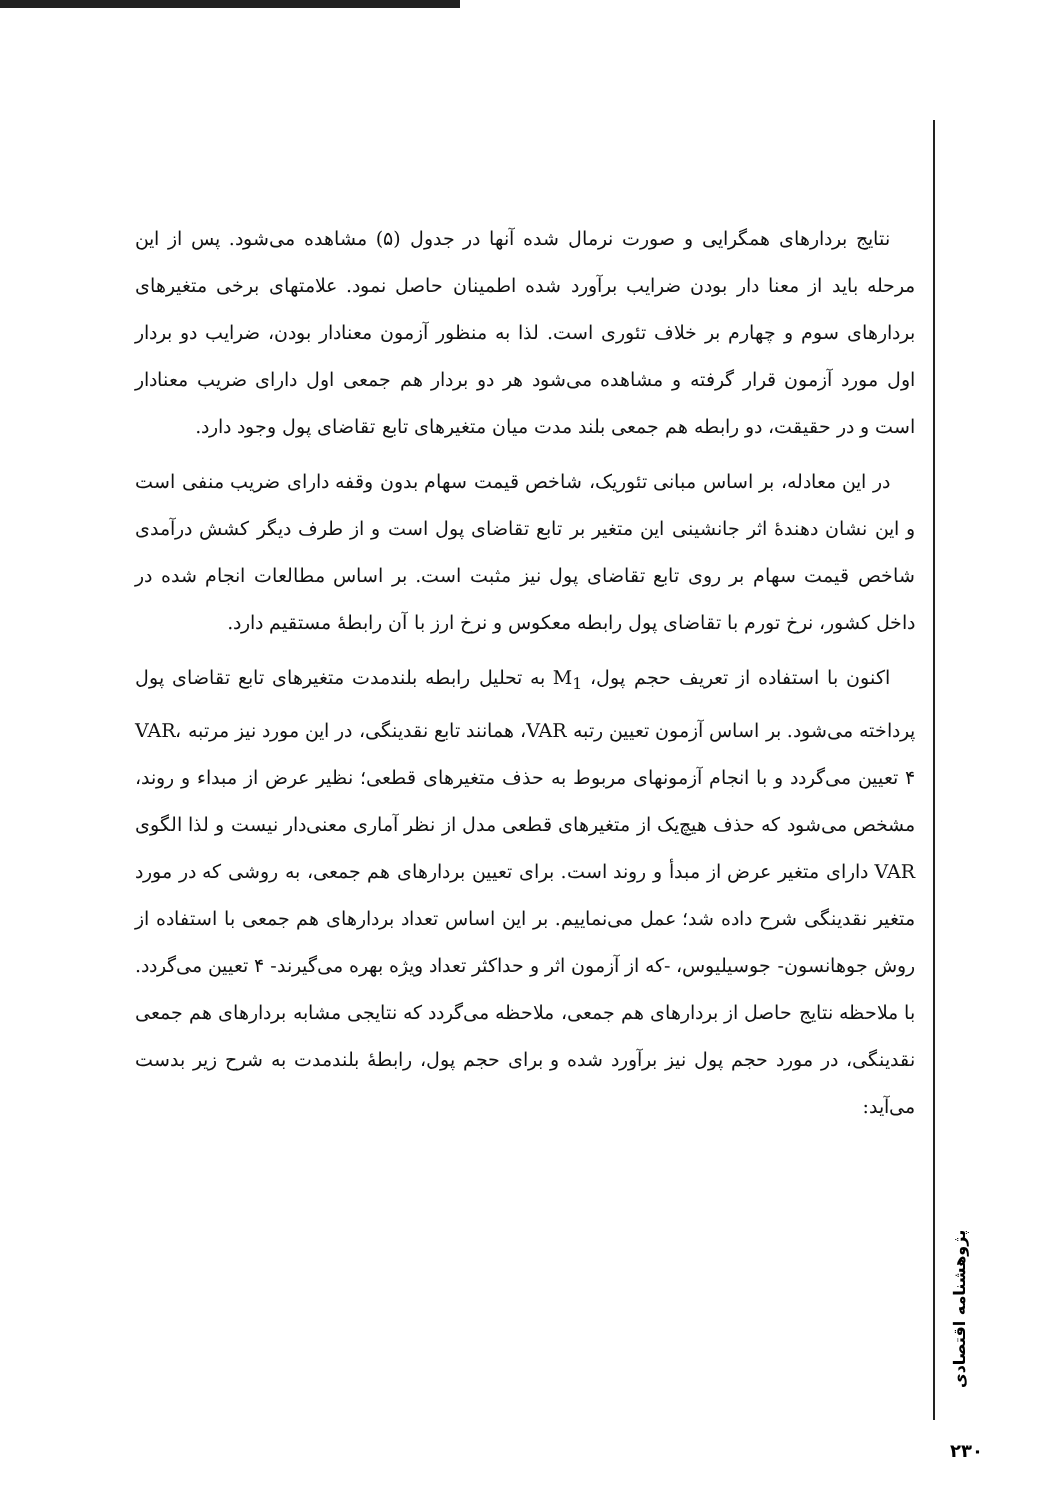نتایج بردارهای همگرایی و صورت نرمال شده آنها در جدول (۵) مشاهده می‌شود. پس از این مرحله باید از معنا دار بودن ضرایب برآورد شده اطمینان حاصل نمود. علامتهای برخی متغیرهای بردارهای سوم و چهارم بر خلاف تئوری است. لذا به منظور آزمون معنادار بودن، ضرایب دو بردار اول مورد آزمون قرار گرفته و مشاهده می‌شود هر دو بردار هم جمعی اول دارای ضریب معنادار است و در حقیقت، دو رابطه هم جمعی بلند مدت میان متغیرهای تابع تقاضای پول وجود دارد.
در این معادله، بر اساس مبانی تئوریک، شاخص قیمت سهام بدون وقفه دارای ضریب منفی است و این نشان دهندهٔ اثر جانشینی این متغیر بر تابع تقاضای پول است و از طرف دیگر کشش درآمدی شاخص قیمت سهام بر روی تابع تقاضای پول نیز مثبت است. بر اساس مطالعات انجام شده در داخل کشور، نرخ تورم با تقاضای پول رابطه معکوس و نرخ ارز با آن رابطهٔ مستقیم دارد.
اکنون با استفاده از تعریف حجم پول، M<sub>1</sub> به تحلیل رابطه بلندمدت متغیرهای تابع تقاضای پول پرداخته می‌شود. بر اساس آزمون تعیین رتبه VAR، همانند تابع نقدینگی، در این مورد نیز مرتبه VAR، ۴ تعیین می‌گردد و با انجام آزمونهای مربوط به حذف متغیرهای قطعی؛ نظیر عرض از مبداء و روند، مشخص می‌شود که حذف هیچ‌یک از متغیرهای قطعی مدل از نظر آماری معنی‌دار نیست و لذا الگوی VAR دارای متغیر عرض از مبدأ و روند است. برای تعیین بردارهای هم جمعی، به روشی که در مورد متغیر نقدینگی شرح داده شد؛ عمل می‌نماییم. بر این اساس تعداد بردارهای هم جمعی با استفاده از روش جوهانسون- جوسیلیوس، -که از آزمون اثر و حداکثر تعداد ویژه بهره می‌گیرند- ۴ تعیین می‌گردد. با ملاحظه نتایج حاصل از بردارهای هم جمعی، ملاحظه می‌گردد که نتایجی مشابه بردارهای هم جمعی نقدینگی، در مورد حجم پول نیز برآورد شده و برای حجم پول، رابطهٔ بلندمدت به شرح زیر بدست می‌آید:
پژوهشنامه اقتصادی
۲۳۰